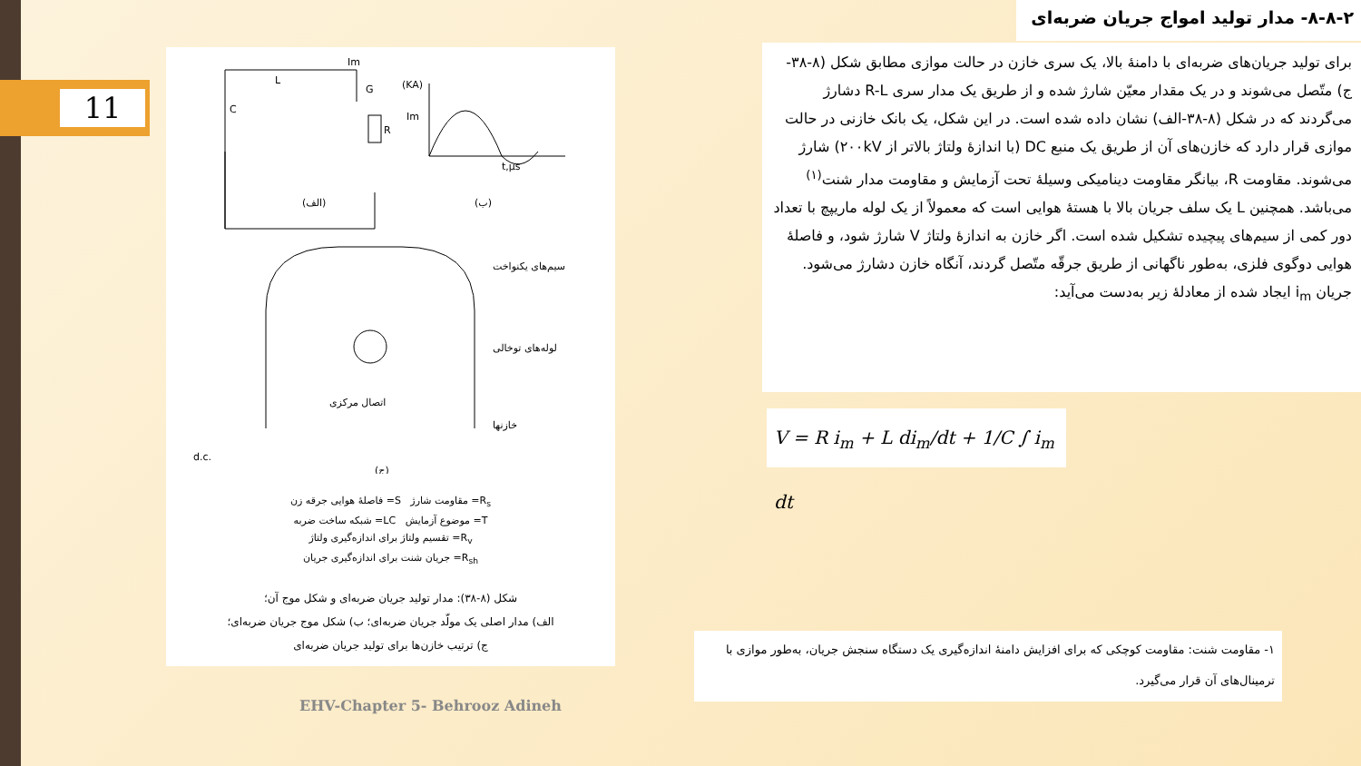11
L
C
R
Im
G
(KA)
Im
t,μs
(الف)
(ب)
سیم‌های یکنواخت
لوله‌های توخالی
اتصال مرکزی
خازنها
d.c.
(ج)
R<sub>s</sub>= مقاومت شارژ S= فاصلهٔ هوایی جرقه زن
T= موضوع آزمایش LC= شبکه ساخت ضربه
R<sub>v</sub>= تقسیم ولتاژ برای اندازه‌گیری ولتاژ
R<sub>sh</sub>= جریان شنت برای اندازه‌گیری جریان
شکل (۸-۳۸): مدار تولید جریان ضربه‌ای و شکل موج آن؛
الف) مدار اصلی یک مولّد جریان ضربه‌ای؛ ب) شکل موج جریان ضربه‌ای؛
ج) ترتیب خازن‌ها برای تولید جریان ضربه‌ای
۸-۸-۲- مدار تولید امواج جریان ضربه‌ای
برای تولید جریان‌های ضربه‌ای با دامنهٔ بالا، یک سری خازن در حالت موازی مطابق شکل (۸-۳۸-ج) متّصل می‌شوند و در یک مقدار معیّن شارژ شده و از طریق یک مدار سری R-L دشارژ می‌گردند که در شکل (۸-۳۸-الف) نشان داده شده است. در این شکل، یک بانک خازنی در حالت موازی قرار دارد که خازن‌های آن از طریق یک منبع DC (با اندازهٔ ولتاژ بالاتر از ۲۰۰kV) شارژ می‌شوند. مقاومت R، بیانگر مقاومت دینامیکی وسیلهٔ تحت آزمایش و مقاومت مدار شنت<sup>(۱)</sup> می‌باشد. همچنین L یک سلف جریان بالا با هستهٔ هوایی است که معمولاً از یک لوله ماریپچ با تعداد دور کمی از سیم‌های پیچیده تشکیل شده است. اگر خازن به اندازهٔ ولتاژ V شارژ شود، و فاصلهٔ هوایی دوگوی فلزی، به‌طور ناگهانی از طریق جرقّه متّصل گردند، آنگاه خازن دشارژ می‌شود. جریان i<sub>m</sub> ایجاد شده از معادلهٔ زیر به‌دست می‌آید:
V = R i<sub>m</sub> + L di<sub>m</sub>/dt + 1/C ∫ i<sub>m</sub> dt
۱- مقاومت شنت: مقاومت کوچکی که برای افزایش دامنهٔ اندازه‌گیری یک دستگاه سنجش جریان، به‌طور موازی با ترمینال‌های آن قرار می‌گیرد.
EHV-Chapter 5- Behrooz Adineh